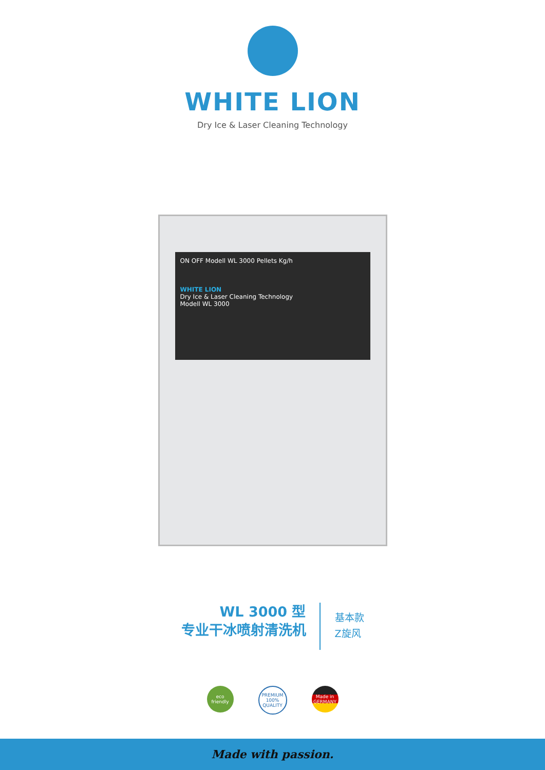WHITE LION
Dry Ice & Laser Cleaning Technology
ON OFF Modell WL 3000 Pellets Kg/h
WHITE LION
Dry Ice & Laser Cleaning Technology
Modell WL 3000
WL 3000 型
专业干冰喷射清洗机
基本款
Z旋风
eco friendly
PREMIUM 100% QUALITY
Made in GERMANY
Made with passion.